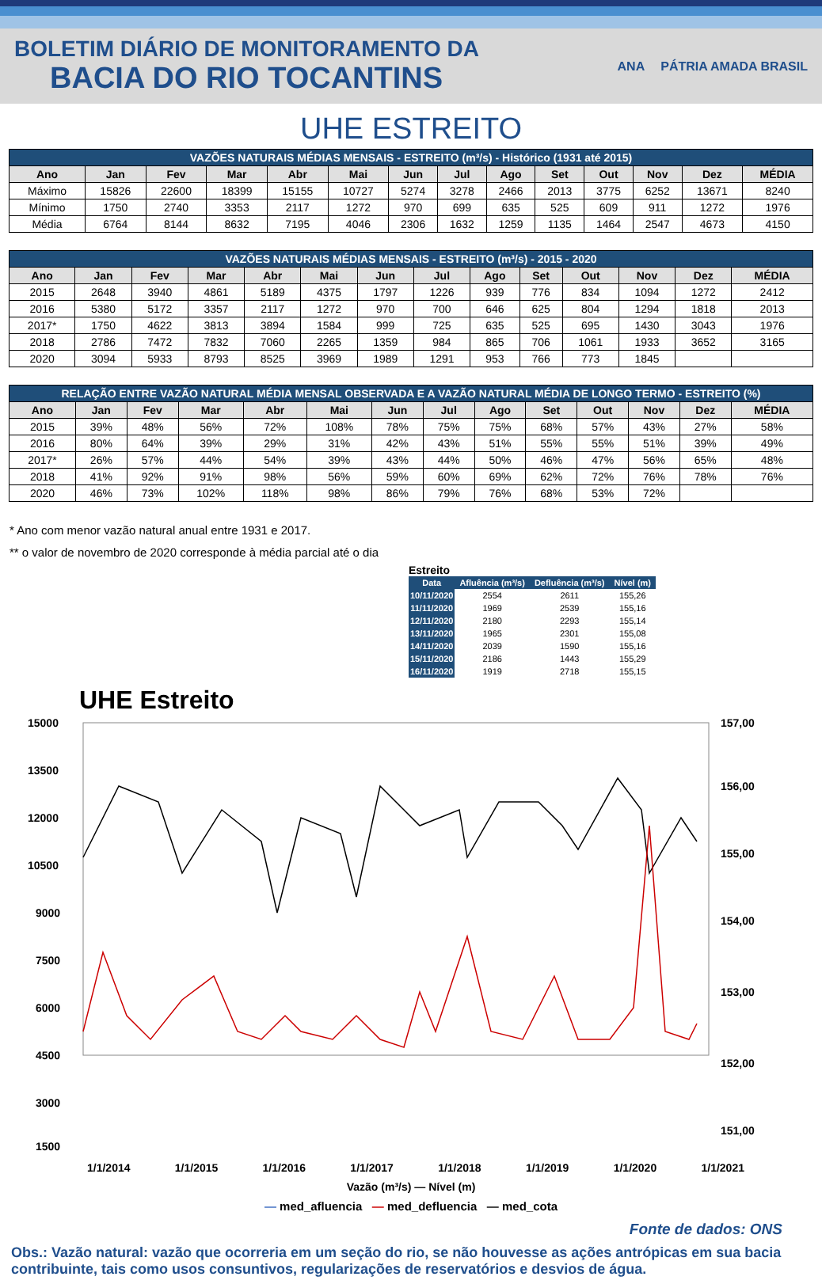BOLETIM DIÁRIO DE MONITORAMENTO DA
BACIA DO RIO TOCANTINS
ANA PÁTRIA AMADA BRASIL
UHE ESTREITO
| VAZÕES NATURAIS MÉDIAS MENSAIS - ESTREITO (m³/s) - Histórico (1931 até 2015) | | | | | | | | | | | | | |
| --- | --- | --- | --- | --- | --- | --- | --- | --- | --- | --- | --- | --- | --- |
| Ano | Jan | Fev | Mar | Abr | Mai | Jun | Jul | Ago | Set | Out | Nov | Dez | MÉDIA |
| Máximo | 15826 | 22600 | 18399 | 15155 | 10727 | 5274 | 3278 | 2466 | 2013 | 3775 | 6252 | 13671 | 8240 |
| Mínimo | 1750 | 2740 | 3353 | 2117 | 1272 | 970 | 699 | 635 | 525 | 609 | 911 | 1272 | 1976 |
| Média | 6764 | 8144 | 8632 | 7195 | 4046 | 2306 | 1632 | 1259 | 1135 | 1464 | 2547 | 4673 | 4150 |
| VAZÕES NATURAIS MÉDIAS MENSAIS - ESTREITO (m³/s) - 2015 - 2020 | | | | | | | | | | | | | |
| --- | --- | --- | --- | --- | --- | --- | --- | --- | --- | --- | --- | --- | --- |
| Ano | Jan | Fev | Mar | Abr | Mai | Jun | Jul | Ago | Set | Out | Nov | Dez | MÉDIA |
| 2015 | 2648 | 3940 | 4861 | 5189 | 4375 | 1797 | 1226 | 939 | 776 | 834 | 1094 | 1272 | 2412 |
| 2016 | 5380 | 5172 | 3357 | 2117 | 1272 | 970 | 700 | 646 | 625 | 804 | 1294 | 1818 | 2013 |
| 2017* | 1750 | 4622 | 3813 | 3894 | 1584 | 999 | 725 | 635 | 525 | 695 | 1430 | 3043 | 1976 |
| 2018 | 2786 | 7472 | 7832 | 7060 | 2265 | 1359 | 984 | 865 | 706 | 1061 | 1933 | 3652 | 3165 |
| 2020 | 3094 | 5933 | 8793 | 8525 | 3969 | 1989 | 1291 | 953 | 766 | 773 | 1845 | | |
| RELAÇÃO ENTRE VAZÃO NATURAL MÉDIA MENSAL OBSERVADA E A VAZÃO NATURAL MÉDIA DE LONGO TERMO - ESTREITO (%) | | | | | | | | | | | | | |
| --- | --- | --- | --- | --- | --- | --- | --- | --- | --- | --- | --- | --- | --- |
| Ano | Jan | Fev | Mar | Abr | Mai | Jun | Jul | Ago | Set | Out | Nov | Dez | MÉDIA |
| 2015 | 39% | 48% | 56% | 72% | 108% | 78% | 75% | 75% | 68% | 57% | 43% | 27% | 58% |
| 2016 | 80% | 64% | 39% | 29% | 31% | 42% | 43% | 51% | 55% | 55% | 51% | 39% | 49% |
| 2017* | 26% | 57% | 44% | 54% | 39% | 43% | 44% | 50% | 46% | 47% | 56% | 65% | 48% |
| 2018 | 41% | 92% | 91% | 98% | 56% | 59% | 60% | 69% | 62% | 72% | 76% | 78% | 76% |
| 2020 | 46% | 73% | 102% | 118% | 98% | 86% | 79% | 76% | 68% | 53% | 72% | | |
* Ano com menor vazão natural anual entre 1931 e 2017.
** o valor de novembro de 2020 corresponde à média parcial até o dia
| Estreito | | | |
| Data | Afluência (m³/s) | Defluência (m³/s) | Nível (m) |
| 10/11/2020 | 2554 | 2611 | 155,26 |
| 11/11/2020 | 1969 | 2539 | 155,16 |
| 12/11/2020 | 2180 | 2293 | 155,14 |
| 13/11/2020 | 1965 | 2301 | 155,08 |
| 14/11/2020 | 2039 | 1590 | 155,16 |
| 15/11/2020 | 2186 | 1443 | 155,29 |
| 16/11/2020 | 1919 | 2718 | 155,15 |
UHE Estreito
15000
13500
12000
10500
9000
7500
6000
4500
3000
1500
157,00
156,00
155,00
154,00
153,00
152,00
151,00
1/1/2014 1/1/2015 1/1/2016 1/1/2017 1/1/2018 1/1/2019 1/1/2020 1/1/2021
Vazão (m³/s) — Nível (m)
— med_afluencia — med_defluencia — med_cota
Fonte de dados: ONS
Obs.: Vazão natural: vazão que ocorreria em um seção do rio, se não houvesse as ações antrópicas em sua bacia contribuinte, tais como usos consuntivos, regularizações de reservatórios e desvios de água.